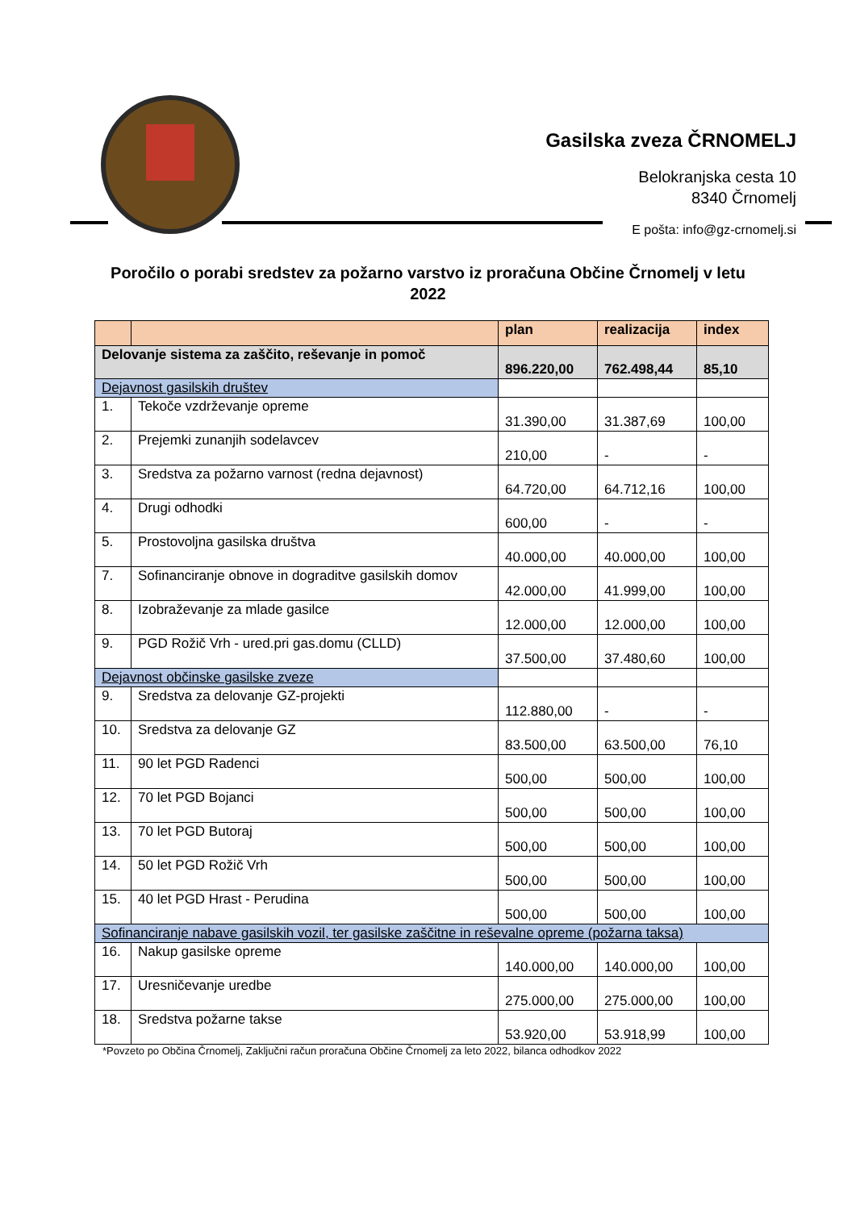Gasilska zveza ČRNOMELJ
Belokranjska cesta 10
8340 Črnomelj
E pošta: info@gz-crnomelj.si
Poročilo o porabi sredstev za požarno varstvo iz proračuna Občine Črnomelj v letu 2022
| | | plan | realizacija | index |
| --- | --- | --- | --- | --- |
| Delovanje sistema za zaščito, reševanje in pomoč | | 896.220,00 | 762.498,44 | 85,10 |
| Dejavnost gasilskih društev | | | | |
| 1. | Tekoče vzdrževanje opreme | 31.390,00 | 31.387,69 | 100,00 |
| 2. | Prejemki zunanjih sodelavcev | 210,00 | - | - |
| 3. | Sredstva za požarno varnost (redna dejavnost) | 64.720,00 | 64.712,16 | 100,00 |
| 4. | Drugi odhodki | 600,00 | - | - |
| 5. | Prostovoljna gasilska društva | 40.000,00 | 40.000,00 | 100,00 |
| 7. | Sofinanciranje obnove in dograditve gasilskih domov | 42.000,00 | 41.999,00 | 100,00 |
| 8. | Izobraževanje za mlade gasilce | 12.000,00 | 12.000,00 | 100,00 |
| 9. | PGD Rožič Vrh - ured.pri gas.domu (CLLD) | 37.500,00 | 37.480,60 | 100,00 |
| Dejavnost občinske gasilske zveze | | | | |
| 9. | Sredstva za delovanje GZ-projekti | 112.880,00 | - | - |
| 10. | Sredstva za delovanje GZ | 83.500,00 | 63.500,00 | 76,10 |
| 11. | 90 let PGD Radenci | 500,00 | 500,00 | 100,00 |
| 12. | 70 let PGD Bojanci | 500,00 | 500,00 | 100,00 |
| 13. | 70 let PGD Butoraj | 500,00 | 500,00 | 100,00 |
| 14. | 50 let PGD Rožič Vrh | 500,00 | 500,00 | 100,00 |
| 15. | 40 let PGD Hrast - Perudina | 500,00 | 500,00 | 100,00 |
| Sofinanciranje nabave gasilskih vozil, ter gasilske zaščitne in reševalne opreme (požarna taksa) | | | | |
| 16. | Nakup gasilske opreme | 140.000,00 | 140.000,00 | 100,00 |
| 17. | Uresničevanje uredbe | 275.000,00 | 275.000,00 | 100,00 |
| 18. | Sredstva požarne takse | 53.920,00 | 53.918,99 | 100,00 |
*Povzeto po Občina Črnomelj, Zaključni račun proračuna Občine Črnomelj za leto 2022, bilanca odhodkov 2022